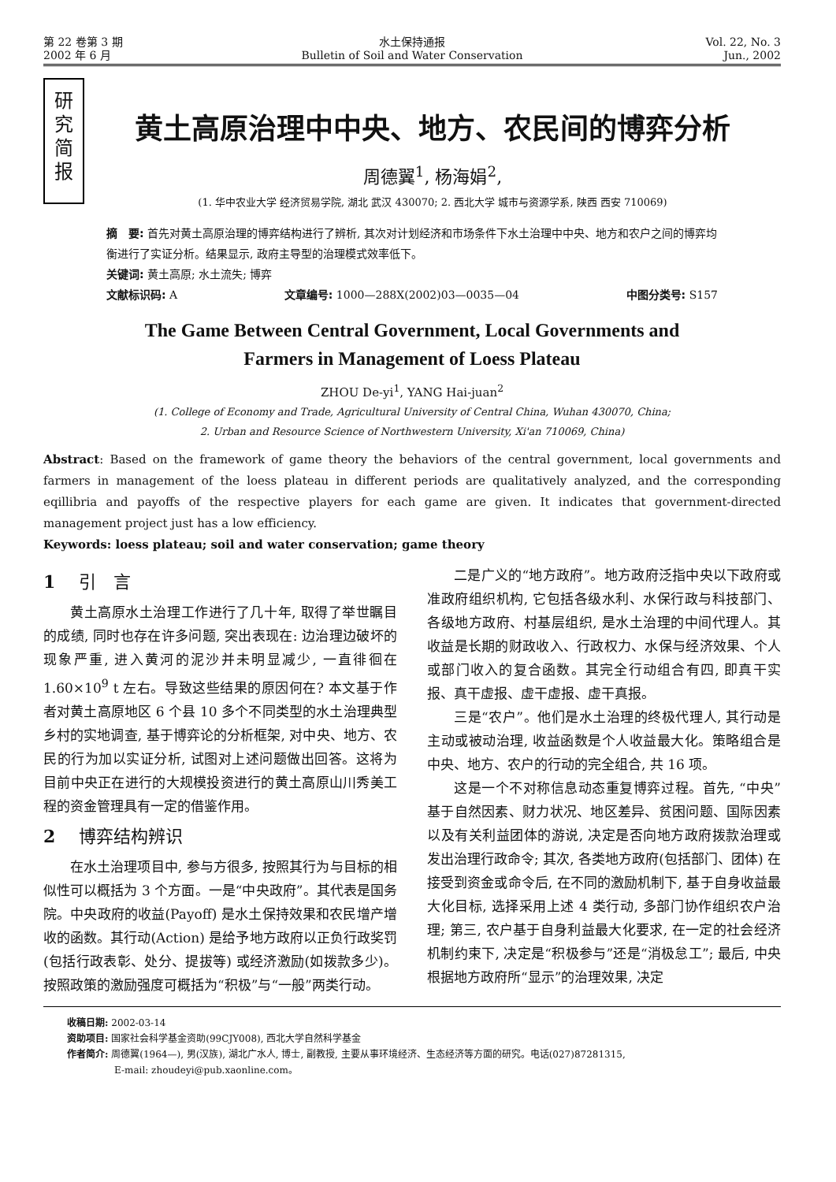第 22 卷第 3 期
2002 年 6 月
水土保持通报
Bulletin of Soil and Water Conservation
Vol. 22, No. 3
Jun., 2002
研
究
简
报
黄土高原治理中中央、地方、农民间的博弈分析
周德翼<sup>1</sup>, 杨海娟<sup>2</sup>,
(1. 华中农业大学 经济贸易学院, 湖北 武汉 430070; 2. 西北大学 城市与资源学系, 陕西 西安 710069)
摘　要: 首先对黄土高原治理的博弈结构进行了辨析, 其次对计划经济和市场条件下水土治理中中央、地方和农户之间的博弈均衡进行了实证分析。结果显示, 政府主导型的治理模式效率低下。
关键词: 黄土高原; 水土流失; 博弈
文献标识码: A 文章编号: 1000—288X(2002)03—0035—04 中图分类号: S157
The Game Between Central Government, Local Governments and
Farmers in Management of Loess Plateau
ZHOU De-yi<sup>1</sup>, YANG Hai-juan<sup>2</sup>
(1. College of Economy and Trade, Agricultural University of Central China, Wuhan 430070, China;
2. Urban and Resource Science of Northwestern University, Xi'an 710069, China)
Abstract: Based on the framework of game theory the behaviors of the central government, local governments and farmers in management of the loess plateau in different periods are qualitatively analyzed, and the corresponding eqillibria and payoffs of the respective players for each game are given. It indicates that government-directed management project just has a low efficiency.
Keywords: loess plateau; soil and water conservation; game theory
1 引　言
黄土高原水土治理工作进行了几十年, 取得了举世瞩目的成绩, 同时也存在许多问题, 突出表现在: 边治理边破坏的现象严重, 进入黄河的泥沙并未明显减少, 一直徘徊在 1.60×10<sup>9</sup> t 左右。导致这些结果的原因何在? 本文基于作者对黄土高原地区 6 个县 10 多个不同类型的水土治理典型乡村的实地调查, 基于博弈论的分析框架, 对中央、地方、农民的行为加以实证分析, 试图对上述问题做出回答。这将为目前中央正在进行的大规模投资进行的黄土高原山川秀美工程的资金管理具有一定的借鉴作用。
2 博弈结构辨识
在水土治理项目中, 参与方很多, 按照其行为与目标的相似性可以概括为 3 个方面。一是“中央政府”。其代表是国务院。中央政府的收益(Payoff) 是水土保持效果和农民增产增收的函数。其行动(Action) 是给予地方政府以正负行政奖罚(包括行政表彰、处分、提拔等) 或经济激励(如拨款多少)。按照政策的激励强度可概括为“积极”与“一般”两类行动。
二是广义的“地方政府”。地方政府泛指中央以下政府或准政府组织机构, 它包括各级水利、水保行政与科技部门、各级地方政府、村基层组织, 是水土治理的中间代理人。其收益是长期的财政收入、行政权力、水保与经济效果、个人或部门收入的复合函数。其完全行动组合有四, 即真干实报、真干虚报、虚干虚报、虚干真报。
三是“农户”。他们是水土治理的终极代理人, 其行动是主动或被动治理, 收益函数是个人收益最大化。策略组合是中央、地方、农户的行动的完全组合, 共 16 项。
这是一个不对称信息动态重复博弈过程。首先, “中央”基于自然因素、财力状况、地区差异、贫困问题、国际因素以及有关利益团体的游说, 决定是否向地方政府拨款治理或发出治理行政命令; 其次, 各类地方政府(包括部门、团体) 在接受到资金或命令后, 在不同的激励机制下, 基于自身收益最大化目标, 选择采用上述 4 类行动, 多部门协作组织农户治理; 第三, 农户基于自身利益最大化要求, 在一定的社会经济机制约束下, 决定是“积极参与”还是“消极怠工”; 最后, 中央根据地方政府所“显示”的治理效果, 决定
收稿日期: 2002-03-14
资助项目: 国家社会科学基金资助(99CJY008), 西北大学自然科学基金
作者简介: 周德翼(1964—), 男(汉族), 湖北广水人, 博士, 副教授, 主要从事环境经济、生态经济等方面的研究。电话(027)87281315,
　　　　　E-mail: zhoudeyi@pub.xaonline.com。